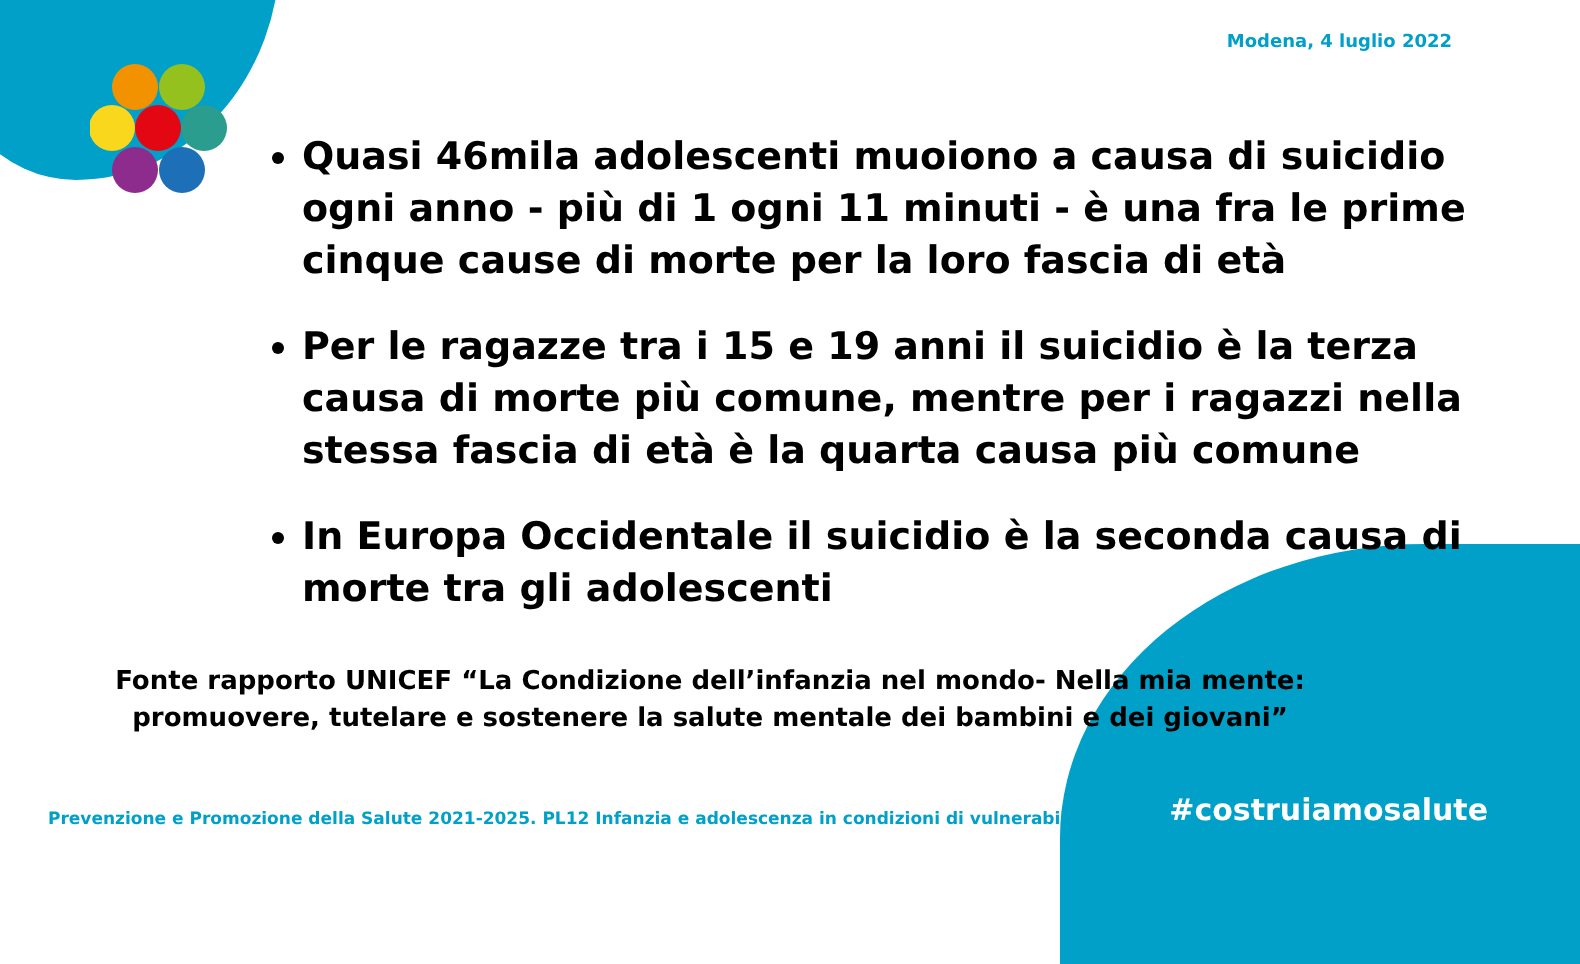Modena, 4 luglio 2022
Quasi 46mila adolescenti muoiono a causa di suicidio ogni anno - più di 1 ogni 11 minuti - è una fra le prime cinque cause di morte per la loro fascia di età
Per le ragazze tra i 15 e 19 anni il suicidio è la terza causa di morte più comune, mentre per i ragazzi nella stessa fascia di età è la quarta causa più comune
In Europa Occidentale il suicidio è la seconda causa di morte tra gli adolescenti
Fonte rapporto UNICEF “La Condizione dell’infanzia nel mondo- Nella mia mente: promuovere, tutelare e sostenere la salute mentale dei bambini e dei giovani”
Prevenzione e Promozione della Salute 2021-2025. PL12 Infanzia e adolescenza in condizioni di vulnerabilità
#costruiamosalute